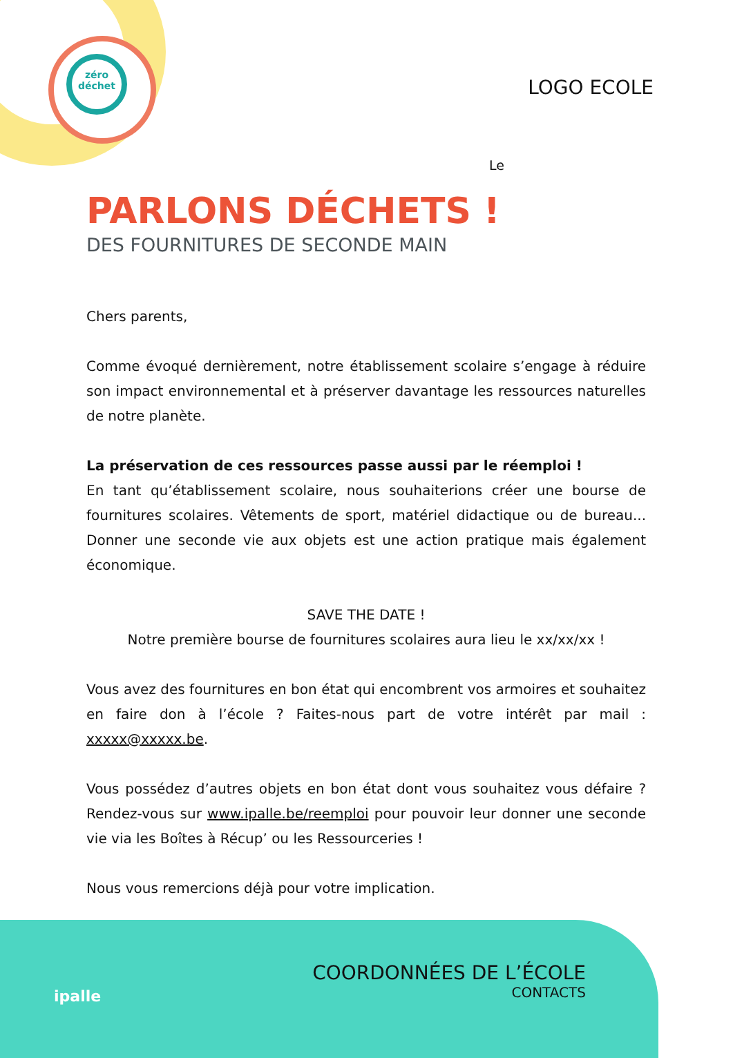zéro
déchet
LOGO ECOLE
Le
PARLONS DÉCHETS !
DES FOURNITURES DE SECONDE MAIN
Chers parents,
Comme évoqué dernièrement, notre établissement scolaire s’engage à réduire son impact environnemental et à préserver davantage les ressources naturelles de notre planète.
La préservation de ces ressources passe aussi par le réemploi !
En tant qu’établissement scolaire, nous souhaiterions créer une bourse de fournitures scolaires. Vêtements de sport, matériel didactique ou de bureau... Donner une seconde vie aux objets est une action pratique mais également économique.
SAVE THE DATE !
Notre première bourse de fournitures scolaires aura lieu le xx/xx/xx !
Vous avez des fournitures en bon état qui encombrent vos armoires et souhaitez en faire don à l’école ? Faites-nous part de votre intérêt par mail : xxxxx@xxxxx.be.
Vous possédez d’autres objets en bon état dont vous souhaitez vous défaire ? Rendez-vous sur www.ipalle.be/reemploi pour pouvoir leur donner une seconde vie via les Boîtes à Récup’ ou les Ressourceries !
Nous vous remercions déjà pour votre implication.
ipalle
COORDONNÉES DE L’ÉCOLE
CONTACTS